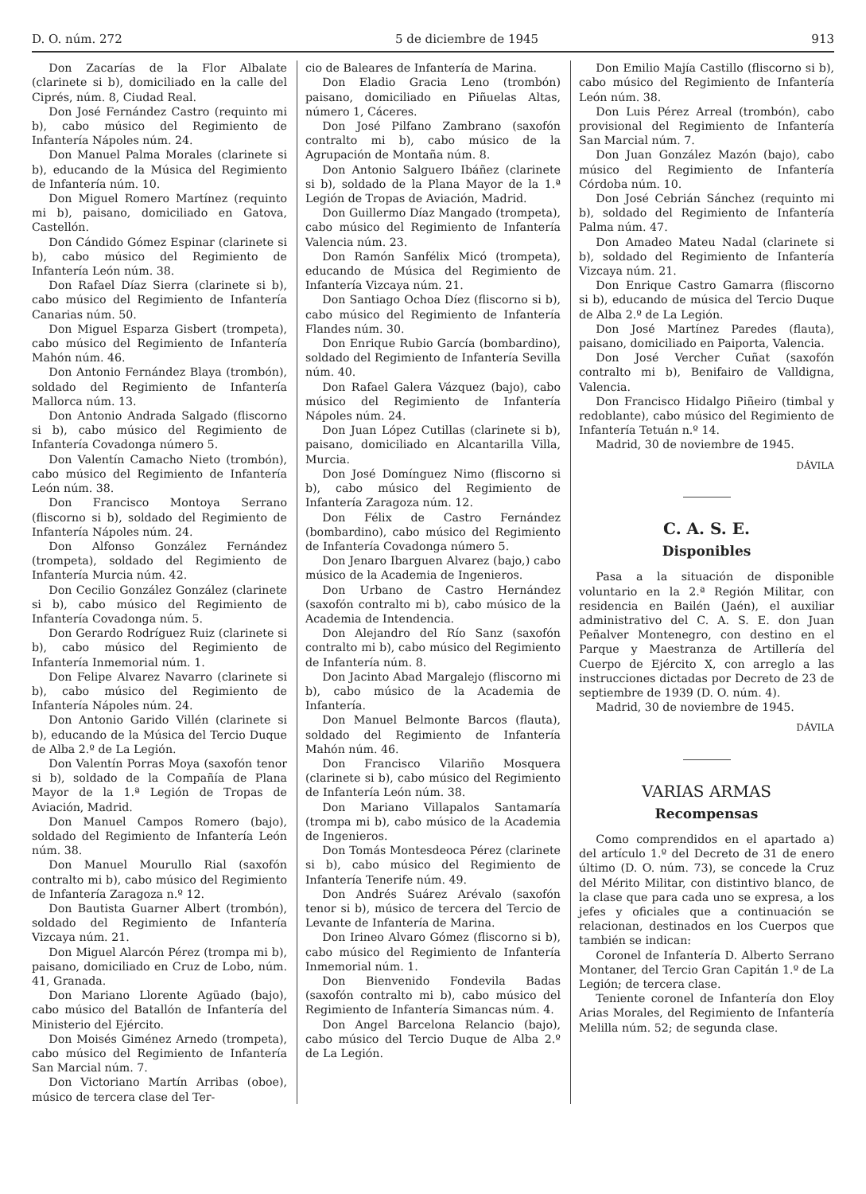D. O. núm. 272 5 de diciembre de 1945 913
Don Zacarías de la Flor Albalate (clarinete si b), domiciliado en la calle del Ciprés, núm. 8, Ciudad Real.
Don José Fernández Castro (requinto mi b), cabo músico del Regimiento de Infantería Nápoles núm. 24.
Don Manuel Palma Morales (clarinete si b), educando de la Música del Regimiento de Infantería núm. 10.
Don Miguel Romero Martínez (requinto mi b), paisano, domiciliado en Gatova, Castellón.
Don Cándido Gómez Espinar (clarinete si b), cabo músico del Regimiento de Infantería León núm. 38.
Don Rafael Díaz Sierra (clarinete si b), cabo músico del Regimiento de Infantería Canarias núm. 50.
Don Miguel Esparza Gisbert (trompeta), cabo músico del Regimiento de Infantería Mahón núm. 46.
Don Antonio Fernández Blaya (trombón), soldado del Regimiento de Infantería Mallorca núm. 13.
Don Antonio Andrada Salgado (fliscorno si b), cabo músico del Regimiento de Infantería Covadonga número 5.
Don Valentín Camacho Nieto (trombón), cabo músico del Regimiento de Infantería León núm. 38.
Don Francisco Montoya Serrano (fliscorno si b), soldado del Regimiento de Infantería Nápoles núm. 24.
Don Alfonso González Fernández (trompeta), soldado del Regimiento de Infantería Murcia núm. 42.
Don Cecilio González González (clarinete si b), cabo músico del Regimiento de Infantería Covadonga núm. 5.
Don Gerardo Rodríguez Ruiz (clarinete si b), cabo músico del Regimiento de Infantería Inmemorial núm. 1.
Don Felipe Alvarez Navarro (clarinete si b), cabo músico del Regimiento de Infantería Nápoles núm. 24.
Don Antonio Garido Villén (clarinete si b), educando de la Música del Tercio Duque de Alba 2.º de La Legión.
Don Valentín Porras Moya (saxofón tenor si b), soldado de la Compañía de Plana Mayor de la 1.ª Legión de Tropas de Aviación, Madrid.
Don Manuel Campos Romero (bajo), soldado del Regimiento de Infantería León núm. 38.
Don Manuel Mourullo Rial (saxofón contralto mi b), cabo músico del Regimiento de Infantería Zaragoza n.º 12.
Don Bautista Guarner Albert (trombón), soldado del Regimiento de Infantería Vizcaya núm. 21.
Don Miguel Alarcón Pérez (trompa mi b), paisano, domiciliado en Cruz de Lobo, núm. 41, Granada.
Don Mariano Llorente Agüado (bajo), cabo músico del Batallón de Infantería del Ministerio del Ejército.
Don Moisés Giménez Arnedo (trompeta), cabo músico del Regimiento de Infantería San Marcial núm. 7.
Don Victoriano Martín Arribas (oboe), músico de tercera clase del Ter-
cio de Baleares de Infantería de Marina.
Don Eladio Gracia Leno (trombón) paisano, domiciliado en Piñuelas Altas, número 1, Cáceres.
Don José Pilfano Zambrano (saxofón contralto mi b), cabo músico de la Agrupación de Montaña núm. 8.
Don Antonio Salguero Ibáñez (clarinete si b), soldado de la Plana Mayor de la 1.ª Legión de Tropas de Aviación, Madrid.
Don Guillermo Díaz Mangado (trompeta), cabo músico del Regimiento de Infantería Valencia núm. 23.
Don Ramón Sanfélix Micó (trompeta), educando de Música del Regimiento de Infantería Vizcaya núm. 21.
Don Santiago Ochoa Díez (fliscorno si b), cabo músico del Regimiento de Infantería Flandes núm. 30.
Don Enrique Rubio García (bombardino), soldado del Regimiento de Infantería Sevilla núm. 40.
Don Rafael Galera Vázquez (bajo), cabo músico del Regimiento de Infantería Nápoles núm. 24.
Don Juan López Cutillas (clarinete si b), paisano, domiciliado en Alcantarilla Villa, Murcia.
Don José Domínguez Nimo (fliscorno si b), cabo músico del Regimiento de Infantería Zaragoza núm. 12.
Don Félix de Castro Fernández (bombardino), cabo músico del Regimiento de Infantería Covadonga número 5.
Don Jenaro Ibarguen Alvarez (bajo,) cabo músico de la Academia de Ingenieros.
Don Urbano de Castro Hernández (saxofón contralto mi b), cabo músico de la Academia de Intendencia.
Don Alejandro del Río Sanz (saxofón contralto mi b), cabo músico del Regimiento de Infantería núm. 8.
Don Jacinto Abad Margalejo (fliscorno mi b), cabo músico de la Academia de Infantería.
Don Manuel Belmonte Barcos (flauta), soldado del Regimiento de Infantería Mahón núm. 46.
Don Francisco Vilariño Mosquera (clarinete si b), cabo músico del Regimiento de Infantería León núm. 38.
Don Mariano Villapalos Santamaría (trompa mi b), cabo músico de la Academia de Ingenieros.
Don Tomás Montesdeoca Pérez (clarinete si b), cabo músico del Regimiento de Infantería Tenerife núm. 49.
Don Andrés Suárez Arévalo (saxofón tenor si b), músico de tercera del Tercio de Levante de Infantería de Marina.
Don Irineo Alvaro Gómez (fliscorno si b), cabo músico del Regimiento de Infantería Inmemorial núm. 1.
Don Bienvenido Fondevila Badas (saxofón contralto mi b), cabo músico del Regimiento de Infantería Simancas núm. 4.
Don Angel Barcelona Relancio (bajo), cabo músico del Tercio Duque de Alba 2.º de La Legión.
Don Emilio Majía Castillo (fliscorno si b), cabo músico del Regimiento de Infantería León núm. 38.
Don Luis Pérez Arreal (trombón), cabo provisional del Regimiento de Infantería San Marcial núm. 7.
Don Juan González Mazón (bajo), cabo músico del Regimiento de Infantería Córdoba núm. 10.
Don José Cebrián Sánchez (requinto mi b), soldado del Regimiento de Infantería Palma núm. 47.
Don Amadeo Mateu Nadal (clarinete si b), soldado del Regimiento de Infantería Vizcaya núm. 21.
Don Enrique Castro Gamarra (fliscorno si b), educando de música del Tercio Duque de Alba 2.º de La Legión.
Don José Martínez Paredes (flauta), paisano, domiciliado en Paiporta, Valencia.
Don José Vercher Cuñat (saxofón contralto mi b), Benifairo de Valldigna, Valencia.
Don Francisco Hidalgo Piñeiro (timbal y redoblante), cabo músico del Regimiento de Infantería Tetuán n.º 14.
Madrid, 30 de noviembre de 1945.
DÁVILA
C. A. S. E.
Disponibles
Pasa a la situación de disponible voluntario en la 2.ª Región Militar, con residencia en Bailén (Jaén), el auxiliar administrativo del C. A. S. E. don Juan Peñalver Montenegro, con destino en el Parque y Maestranza de Artillería del Cuerpo de Ejército X, con arreglo a las instrucciones dictadas por Decreto de 23 de septiembre de 1939 (D. O. núm. 4).
Madrid, 30 de noviembre de 1945.
DÁVILA
VARIAS ARMAS
Recompensas
Como comprendidos en el apartado a) del artículo 1.º del Decreto de 31 de enero último (D. O. núm. 73), se concede la Cruz del Mérito Militar, con distintivo blanco, de la clase que para cada uno se expresa, a los jefes y oficiales que a continuación se relacionan, destinados en los Cuerpos que también se indican:
Coronel de Infantería D. Alberto Serrano Montaner, del Tercio Gran Capitán 1.º de La Legión; de tercera clase.
Teniente coronel de Infantería don Eloy Arias Morales, del Regimiento de Infantería Melilla núm. 52; de segunda clase.